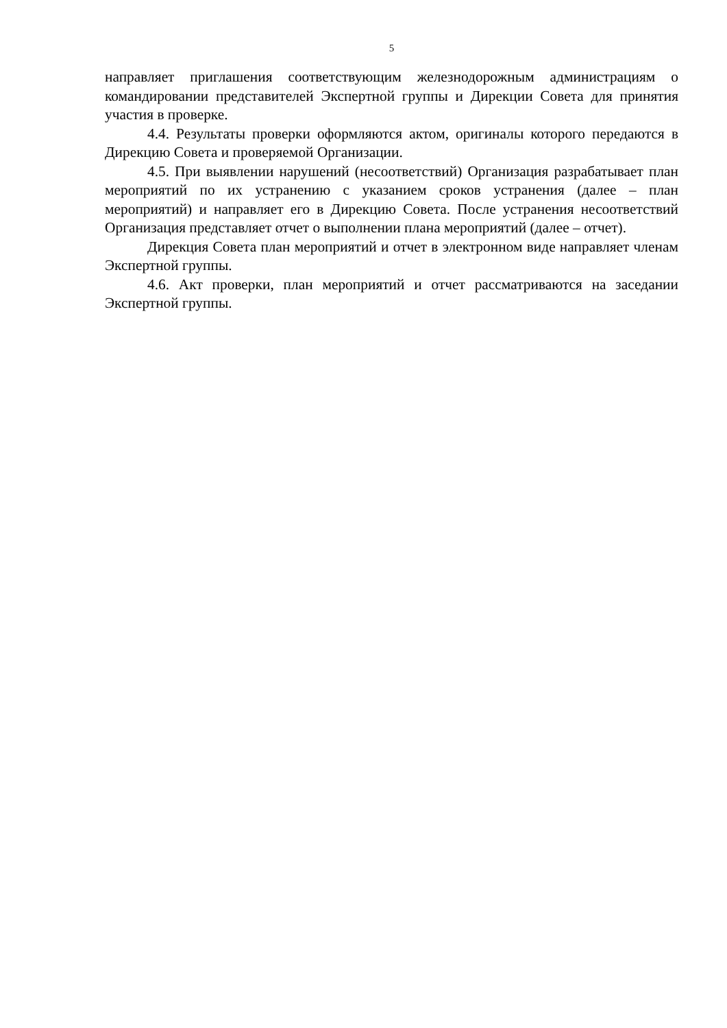5
направляет приглашения соответствующим железнодорожным администрациям о командировании представителей Экспертной группы и Дирекции Совета для принятия участия в проверке.
4.4. Результаты проверки оформляются актом, оригиналы которого передаются в Дирекцию Совета и проверяемой Организации.
4.5. При выявлении нарушений (несоответствий) Организация разрабатывает план мероприятий по их устранению с указанием сроков устранения (далее – план мероприятий) и направляет его в Дирекцию Совета. После устранения несоответствий Организация представляет отчет о выполнении плана мероприятий (далее – отчет).
Дирекция Совета план мероприятий и отчет в электронном виде направляет членам Экспертной группы.
4.6. Акт проверки, план мероприятий и отчет рассматриваются на заседании Экспертной группы.